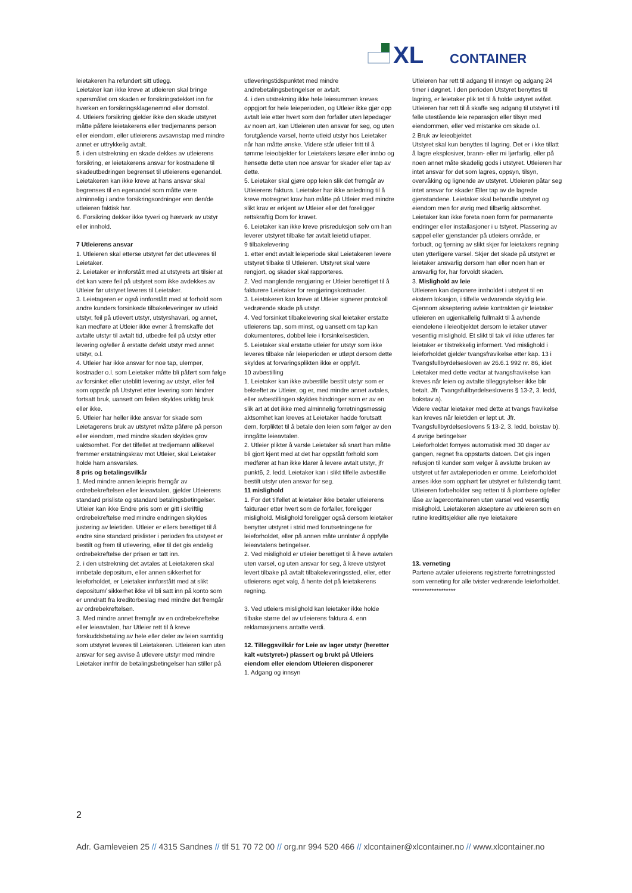XL
CONTAINER
leietakeren ha refundert sitt utlegg.
Leietaker kan ikke kreve at utleieren skal bringe spørsmålet om skaden er forsikringsdekket inn for hverken en forsikringsklagenemnd eller domstol.
4. Utleiers forsikring gjelder ikke den skade utstyret måtte påføre leietakerens eller tredjemanns person eller eiendom, eller utleierens avsavnstap med mindre annet er uttrykkelig avtalt.
5. i den utstrekning en skade dekkes av utleierens forsikring, er leietakerens ansvar for kostnadene til skadeutbedringen begrenset til utleierens egenandel. Leietakeren kan ikke kreve at hans ansvar skal begrenses til en egenandel som måtte være alminnelig i andre forsikringsordninger enn den/de utleieren faktisk har.
6. Forsikring dekker ikke tyveri og hærverk av utstyr eller innhold.
7 Utleierens ansvar
1. Utleieren skal etterse utstyret før det utleveres til Leietaker.
2. Leietaker er innforstått med at utstyrets art tilsier at det kan være feil på utstyret som ikke avdekkes av Utleier før utstyret leveres til Leietaker.
3. Leietageren er også innforstått med at forhold som andre kunders forsinkede tilbakeleveringer av utleid utstyr, feil på utlevert utstyr, utstyrshavari, og annet, kan medføre at Utleier ikke evner å fremskaffe det avtalte utstyr til avtalt tid, utbedre feil på utstyr etter levering og/eller å erstatte defekt utstyr med annet utstyr, o.l.
4. Utleier har ikke ansvar for noe tap, ulemper, kostnader o.l. som Leietaker måtte bli påført som følge av forsinket eller uteblitt levering av utstyr, eller feil som oppstår på Utstyret etter levering som hindrer fortsatt bruk, uansett om feilen skyldes uriktig bruk eller ikke.
5. Utleier har heller ikke ansvar for skade som Leietagerens bruk av utstyret måtte påføre på person eller eiendom, med mindre skaden skyldes grov uaktsomhet. For det tilfellet at tredjemann allikevel fremmer erstatningskrav mot Utleier, skal Leietaker holde ham ansvarsløs.
8 pris og betalingsvilkår
1. Med mindre annen leiepris fremgår av ordrebekreftelsen eller leieavtalen, gjelder Utleierens standard prisliste og standard betalingsbetingelser. Utleier kan ikke Endre pris som er gitt i skriftlig ordrebekreftelse med mindre endringen skyldes justering av leietiden. Utleier er ellers berettiget til å endre sine standard prislister i perioden fra utstyret er bestilt og frem til utlevering, eller til det gis endelig ordrebekreftelse der prisen er tatt inn.
2. i den utstrekning det avtales at Leietakeren skal innbetale depositum, eller annen sikkerhet for leieforholdet, er Leietaker innforstått med at slikt depositum/ sikkerhet ikke vil bli satt inn på konto som er unndratt fra kreditorbeslag med mindre det fremgår av ordrebekreftelsen.
3. Med mindre annet fremgår av en ordrebekreftelse eller leieavtalen, har Utleier rett til å kreve forskuddsbetaling av hele eller deler av leien samtidig som utstyret leveres til Leietakeren. Utleieren kan uten ansvar for seg avvise å utlevere utstyr med mindre Leietaker innfrir de betalingsbetingelser han stiller på
utleveringstidspunktet med mindre andrebetalingsbetingelser er avtalt.
4. i den utstrekning ikke hele leiesummen kreves oppgjort for hele leieperioden, og Utleier ikke gjør opp avtalt leie etter hvert som den forfaller uten løpedager av noen art, kan Utleieren uten ansvar for seg, og uten forutgående varsel, hente utleid utstyr hos Leietaker når han måtte ønske. Videre står utleier fritt til å tømme leieobjekter for Leietakers løsøre eller innbo og hensette dette uten noe ansvar for skader eller tap av dette.
5. Leietaker skal gjøre opp leien slik det fremgår av Utleierens faktura. Leietaker har ikke anledning til å kreve motregnet krav han måtte på Utleier med mindre slikt krav er erkjent av Utleier eller det foreligger rettskraftig Dom for kravet.
6. Leietaker kan ikke kreve prisreduksjon selv om han leverer utstyret tilbake før avtalt leietid utløper.
9 tilbakelevering
1. etter endt avtalt leieperiode skal Leietakeren levere utstyret tilbake til Utleieren. Utstyret skal være rengjort, og skader skal rapporteres.
2. Ved manglende rengjøring er Utleier berettiget til å fakturere Leietaker for rengjøringskostnader.
3. Leietakeren kan kreve at Utleier signerer protokoll vedrørende skade på utstyr.
4. Ved forsinket tilbakelevering skal leietaker erstatte utleierens tap, som minst, og uansett om tap kan dokumenteres, dobbel leie i forsinkelsestiden.
5. Leietaker skal erstatte utleier for utstyr som ikke leveres tilbake når leieperioden er utløpt dersom dette skyldes at forvaringsplikten ikke er oppfylt.
10 avbestilling
1. Leietaker kan ikke avbestille bestilt utstyr som er bekreftet av Utleier, og er, med mindre annet avtales, eller avbestillingen skyldes hindringer som er av en slik art at det ikke med alminnelig forretningsmessig aktsomhet kan kreves at Leietaker hadde forutsatt dem, forpliktet til å betale den leien som følger av den inngåtte leieavtalen.
2. Utleier plikter å varsle Leietaker så snart han måtte bli gjort kjent med at det har oppstått forhold som medfører at han ikke klarer å levere avtalt utstyr, jfr punkt6, 2. ledd. Leietaker kan i slikt tilfelle avbestille bestilt utstyr uten ansvar for seg.
11 mislighold
1. For det tilfellet at leietaker ikke betaler utleierens fakturaer etter hvert som de forfaller, foreligger mislighold. Mislighold foreligger også dersom leietaker benytter utstyret i strid med forutsetningene for leieforholdet, eller på annen måte unnlater å oppfylle leieavtalens betingelser.
2. Ved mislighold er utleier berettiget til å heve avtalen uten varsel, og uten ansvar for seg, å kreve utstyret levert tilbake på avtalt tilbakeleveringssted, eller, etter utleierens eget valg, å hente det på leietakerens regning.
3. Ved utleiers mislighold kan leietaker ikke holde tilbake større del av utleierens faktura 4. enn reklamasjonens antatte verdi.
12. Tilleggsvilkår for Leie av lager utstyr (heretter kalt «utstyret») plassert og brukt på Utleiers eiendom eller eiendom Utleieren disponerer
1. Adgang og innsyn
Utleieren har rett til adgang til innsyn og adgang 24 timer i døgnet. I den perioden Utstyret benyttes til lagring, er leietaker plik tet til å holde ustyret avlåst. Utleieren har rett til å skaffe seg adgang til utstyret i til felle utestående leie reparasjon eller tilsyn med eiendommen, eller ved mistanke om skade o.l.
2 Bruk av leieobjektet
Utstyret skal kun benyttes til lagring. Det er i kke tillatt å lagre eksplosiver, brann- eller mi ljørfarlig, eller på noen annet måte skadelig gods i utstyret. Utleieren har intet ansvar for det som lagres, oppsyn, tilsyn, overvåking og lignende av utstyret. Utleieren påtar seg intet ansvar for skader Eller tap av de lagrede gjenstandene. Leietaker skal behandle utstyret og eiendom men for øvrig med tilbørlig aktsomhet. Leietaker kan ikke foreta noen form for permanente endringer eller installasjoner i u tstyret. Plassering av søppel eller gjenstander på utleiers område, er forbudt, og fjerning av slikt skjer for leietakers regning uten ytterligere varsel. Skjer det skade på utstyret er leietaker ansvarlig dersom han eller noen han er ansvarlig for, har forvoldt skaden.
3. Mislighold av leie
Utleieren kan deponere innholdet i utstyret til en ekstern lokasjon, i tilfelle vedvarende skyldig leie. Gjennom akseptering avleie kontrakten gir leietaker utleieren en ugjenkallelig fullmakt til å avhende eiendelene i leieobjektet dersom le ietaker utøver vesentlig mislighold. Et slikt til tak vil ikke utføres før leietaker er tilstrekkelig informert. Ved mislighold i leieforholdet gjelder tvangsfravikelse etter kap. 13 i Tvangsfullbyrdelsesloven av 26.6.1 992 nr. 86, idet Leietaker med dette vedtar at tvangsfravikelse kan kreves når leien og avtalte tilleggsytelser ikke blir betalt. Jfr. Tvangsfullbyrdelseslovens § 13-2, 3. ledd, bokstav a).
Videre vedtar leietaker med dette at tvangs fravikelse kan kreves når leietiden er løpt ut. Jfr. Tvangsfullbyrdelseslovens § 13-2, 3. ledd, bokstav b).
4 øvrige betingelser
Leieforholdet fornyes automatisk med 30 dager av gangen, regnet fra oppstarts datoen. Det gis ingen refusjon til kunder som velger å avslutte bruken av utstyret ut før avtaleperioden er omme. Leieforholdet anses ikke som opphørt før utstyret er fullstendig tømt. Utleieren forbeholder seg retten til å plombere og/eller låse av lagercontaineren uten varsel ved vesentlig mislighold. Leietakeren akseptere av utleieren som en rutine kredittsjekker alle nye leietakere
13. verneting
Partene avtaler utleierens registrerte forretningssted som verneting for alle tvister vedrørende leieforholdet.
******************
2
Adr. Gamleveien 25 // 4315 Sandnes // tlf 51 70 72 00 // org.nr 994 520 466 // xlcontainer@xlcontainer.no // www.xlcontainer.no